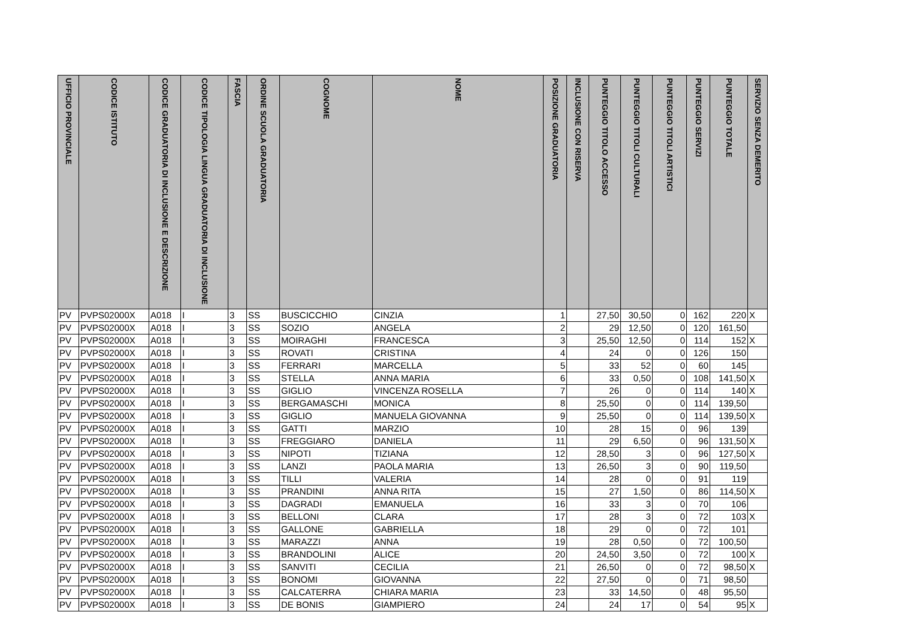| UFFICIO PROVINCIALE | CODICE ISTITUTO | CODICE GRADUATORIA DI INCLUSIONE E DESCRIZIONE | CODICE TIPOLOGIA LINGUA GRADUATORIA DI INCLUSIONE | FASCIA | ORDINE SCUOLA GRADUATORIA | COGNOME | NOME | POSIZIONE GRADUATORIA | INCLUSIONE CON RISERVA | PUNTEGGIO TITOLO ACCESSO | PUNTEGGIO TITOLI CULTURALI | PUNTEGGIO TITOLI ARTISTICI | PUNTEGGIO SERVIZI | PUNTEGGIO TOTALE | SERVIZIO SENZA DEMERITO |
| --- | --- | --- | --- | --- | --- | --- | --- | --- | --- | --- | --- | --- | --- | --- | --- |
| PV | PVPS02000X | A018 | I | 3 | SS | BUSCICCHIO | CINZIA | 1 | | 27,50 | 30,50 | 0 | 162 | 220 | X |
| PV | PVPS02000X | A018 | I | 3 | SS | SOZIO | ANGELA | 2 | | 29 | 12,50 | 0 | 120 | 161,50 | |
| PV | PVPS02000X | A018 | I | 3 | SS | MOIRAGHI | FRANCESCA | 3 | | 25,50 | 12,50 | 0 | 114 | 152 | X |
| PV | PVPS02000X | A018 | I | 3 | SS | ROVATI | CRISTINA | 4 | | 24 | 0 | 0 | 126 | 150 | |
| PV | PVPS02000X | A018 | I | 3 | SS | FERRARI | MARCELLA | 5 | | 33 | 52 | 0 | 60 | 145 | |
| PV | PVPS02000X | A018 | I | 3 | SS | STELLA | ANNA MARIA | 6 | | 33 | 0,50 | 0 | 108 | 141,50 | X |
| PV | PVPS02000X | A018 | I | 3 | SS | GIGLIO | VINCENZA ROSELLA | 7 | | 26 | 0 | 0 | 114 | 140 | X |
| PV | PVPS02000X | A018 | I | 3 | SS | BERGAMASCHI | MONICA | 8 | | 25,50 | 0 | 0 | 114 | 139,50 | |
| PV | PVPS02000X | A018 | I | 3 | SS | GIGLIO | MANUELA GIOVANNA | 9 | | 25,50 | 0 | 0 | 114 | 139,50 | X |
| PV | PVPS02000X | A018 | I | 3 | SS | GATTI | MARZIO | 10 | | 28 | 15 | 0 | 96 | 139 | |
| PV | PVPS02000X | A018 | I | 3 | SS | FREGGIARO | DANIELA | 11 | | 29 | 6,50 | 0 | 96 | 131,50 | X |
| PV | PVPS02000X | A018 | I | 3 | SS | NIPOTI | TIZIANA | 12 | | 28,50 | 3 | 0 | 96 | 127,50 | X |
| PV | PVPS02000X | A018 | I | 3 | SS | LANZI | PAOLA MARIA | 13 | | 26,50 | 3 | 0 | 90 | 119,50 | |
| PV | PVPS02000X | A018 | I | 3 | SS | TILLI | VALERIA | 14 | | 28 | 0 | 0 | 91 | 119 | |
| PV | PVPS02000X | A018 | I | 3 | SS | PRANDINI | ANNA RITA | 15 | | 27 | 1,50 | 0 | 86 | 114,50 | X |
| PV | PVPS02000X | A018 | I | 3 | SS | DAGRADI | EMANUELA | 16 | | 33 | 3 | 0 | 70 | 106 | |
| PV | PVPS02000X | A018 | I | 3 | SS | BELLONI | CLARA | 17 | | 28 | 3 | 0 | 72 | 103 | X |
| PV | PVPS02000X | A018 | I | 3 | SS | GALLONE | GABRIELLA | 18 | | 29 | 0 | 0 | 72 | 101 | |
| PV | PVPS02000X | A018 | I | 3 | SS | MARAZZI | ANNA | 19 | | 28 | 0,50 | 0 | 72 | 100,50 | |
| PV | PVPS02000X | A018 | I | 3 | SS | BRANDOLINI | ALICE | 20 | | 24,50 | 3,50 | 0 | 72 | 100 | X |
| PV | PVPS02000X | A018 | I | 3 | SS | SANVITI | CECILIA | 21 | | 26,50 | 0 | 0 | 72 | 98,50 | X |
| PV | PVPS02000X | A018 | I | 3 | SS | BONOMI | GIOVANNA | 22 | | 27,50 | 0 | 0 | 71 | 98,50 | |
| PV | PVPS02000X | A018 | I | 3 | SS | CALCATERRA | CHIARA MARIA | 23 | | 33 | 14,50 | 0 | 48 | 95,50 | |
| PV | PVPS02000X | A018 | I | 3 | SS | DE BONIS | GIAMPIERO | 24 | | 24 | 17 | 0 | 54 | 95 | X |